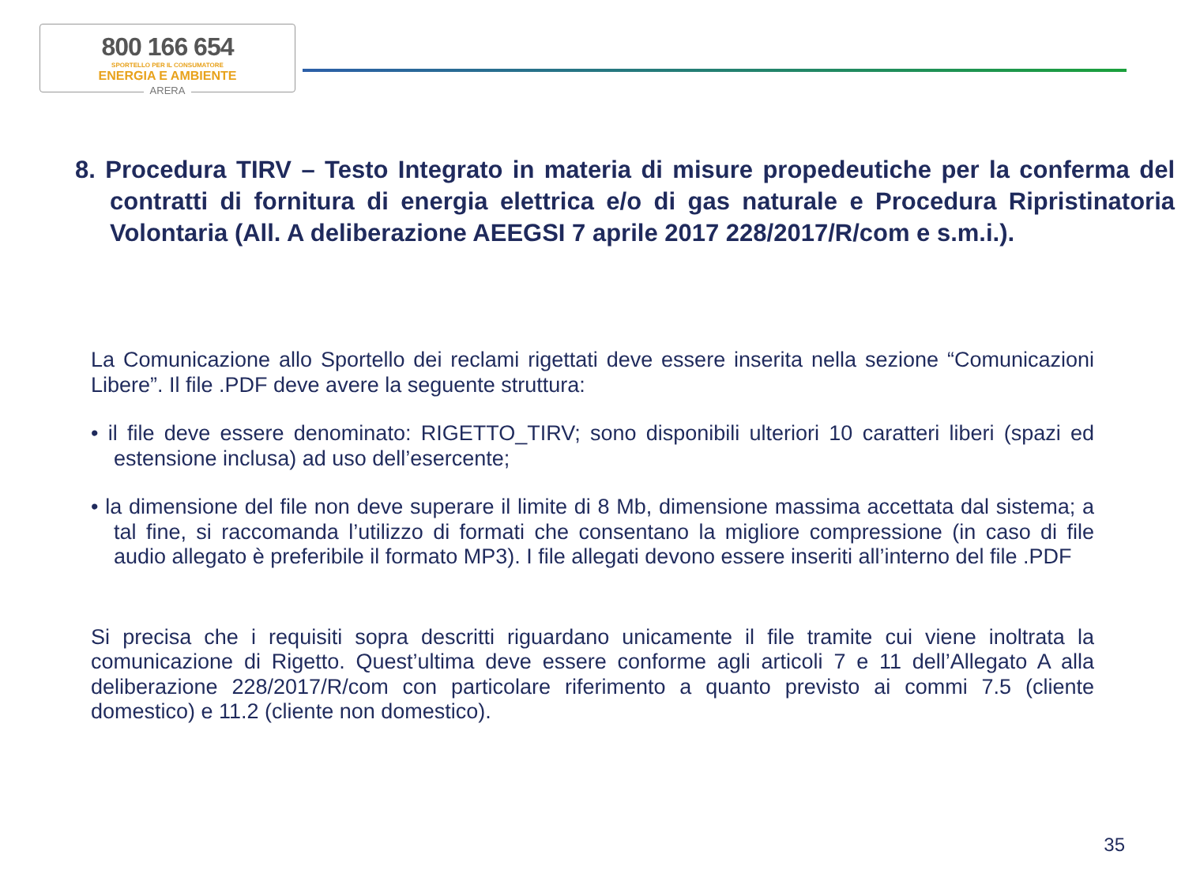800 166 654
SPORTELLO PER IL CONSUMATORE
ENERGIA E AMBIENTE
ARERA
8. Procedura TIRV – Testo Integrato in materia di misure propedeutiche per la conferma del contratti di fornitura di energia elettrica e/o di gas naturale e Procedura Ripristinatoria Volontaria (All. A deliberazione AEEGSI 7 aprile 2017 228/2017/R/com e s.m.i.).
La Comunicazione allo Sportello dei reclami rigettati deve essere inserita nella sezione “Comunicazioni Libere”. Il file .PDF deve avere la seguente struttura:
• il file deve essere denominato: RIGETTO_TIRV; sono disponibili ulteriori 10 caratteri liberi (spazi ed estensione inclusa) ad uso dell’esercente;
• la dimensione del file non deve superare il limite di 8 Mb, dimensione massima accettata dal sistema; a tal fine, si raccomanda l’utilizzo di formati che consentano la migliore compressione (in caso di file audio allegato è preferibile il formato MP3). I file allegati devono essere inseriti all’interno del file .PDF
Si precisa che i requisiti sopra descritti riguardano unicamente il file tramite cui viene inoltrata la comunicazione di Rigetto. Quest’ultima deve essere conforme agli articoli 7 e 11 dell’Allegato A alla deliberazione 228/2017/R/com con particolare riferimento a quanto previsto ai commi 7.5 (cliente domestico) e 11.2 (cliente non domestico).
35